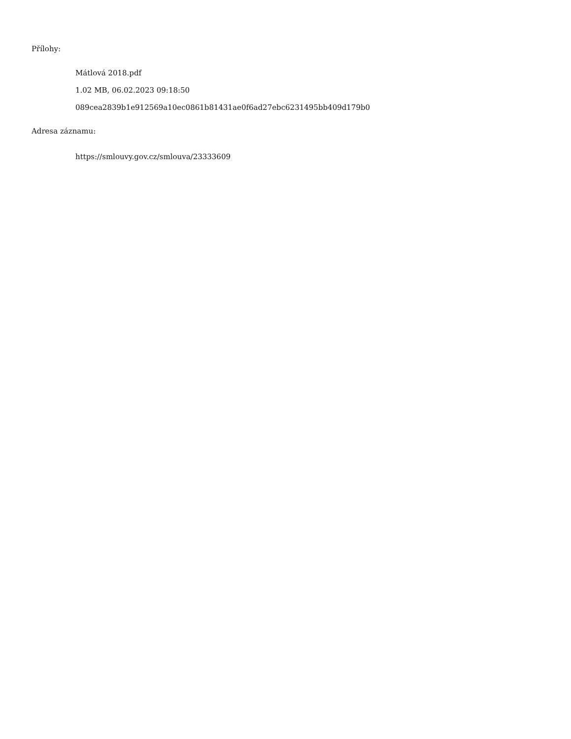Přílohy:
Mátlová 2018.pdf
1.02 MB, 06.02.2023 09:18:50
089cea2839b1e912569a10ec0861b81431ae0f6ad27ebc6231495bb409d179b0
Adresa záznamu:
https://smlouvy.gov.cz/smlouva/23333609